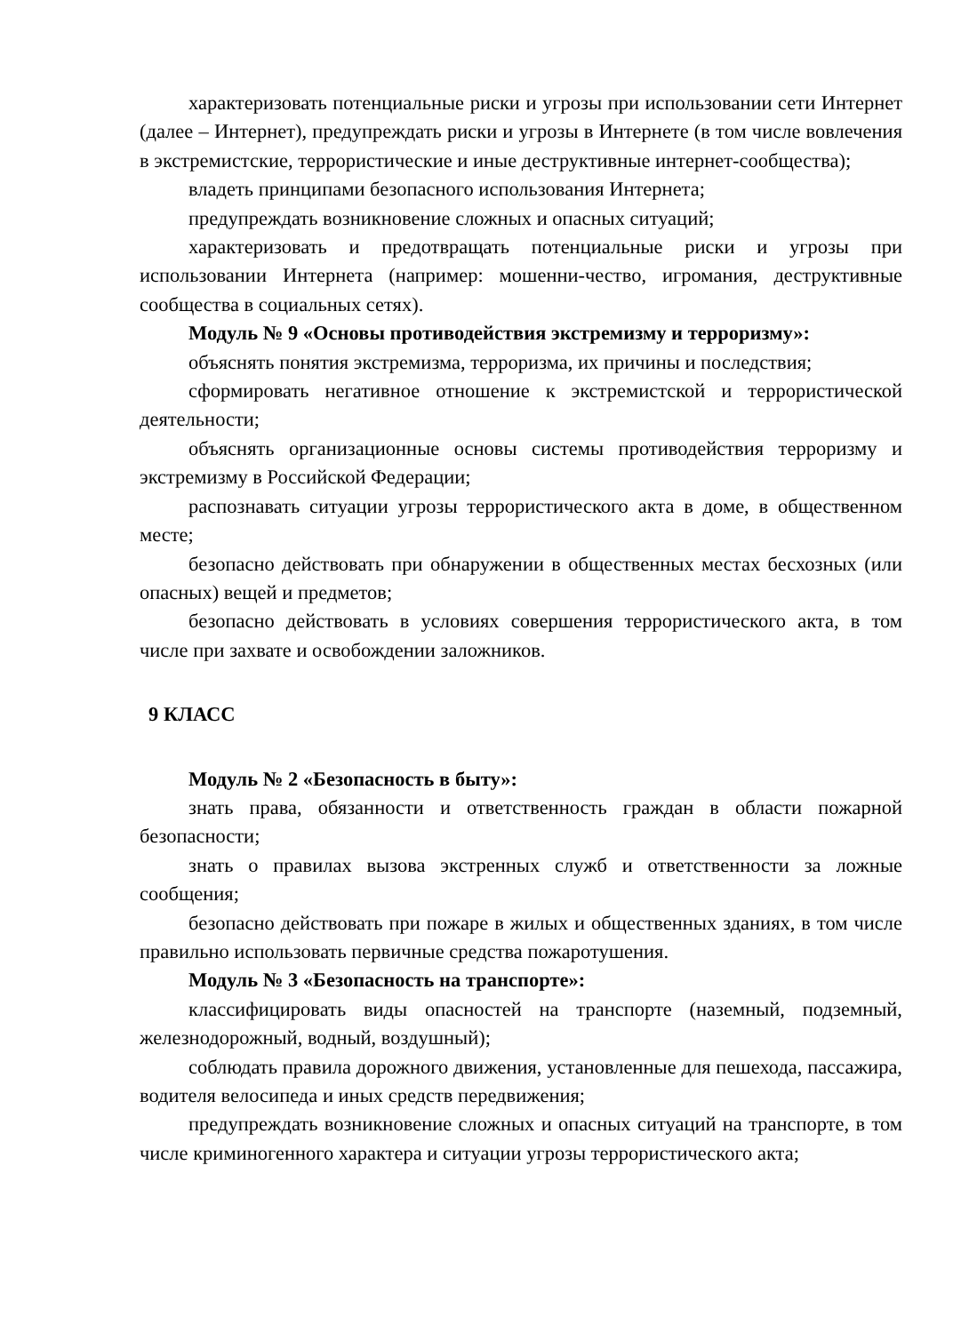характеризовать потенциальные риски и угрозы при использовании сети Интернет (далее – Интернет), предупреждать риски и угрозы в Интернете (в том числе вовлечения в экстремистские, террористические и иные деструктивные интернет-сообщества);
владеть принципами безопасного использования Интернета;
предупреждать возникновение сложных и опасных ситуаций;
характеризовать и предотвращать потенциальные риски и угрозы при использовании Интернета (например: мошенни-чество, игромания, деструктивные сообщества в социальных сетях).
Модуль № 9 «Основы противодействия экстремизму и терроризму»:
объяснять понятия экстремизма, терроризма, их причины и последствия;
сформировать негативное отношение к экстремистской и террористической деятельности;
объяснять организационные основы системы противодействия терроризму и экстремизму в Российской Федерации;
распознавать ситуации угрозы террористического акта в доме, в общественном месте;
безопасно действовать при обнаружении в общественных местах бесхозных (или опасных) вещей и предметов;
безопасно действовать в условиях совершения террористического акта, в том числе при захвате и освобождении заложников.
9 КЛАСС
Модуль № 2 «Безопасность в быту»:
знать права, обязанности и ответственность граждан в области пожарной безопасности;
знать о правилах вызова экстренных служб и ответственности за ложные сообщения;
безопасно действовать при пожаре в жилых и общественных зданиях, в том числе правильно использовать первичные средства пожаротушения.
Модуль № 3 «Безопасность на транспорте»:
классифицировать виды опасностей на транспорте (наземный, подземный, железнодорожный, водный, воздушный);
соблюдать правила дорожного движения, установленные для пешехода, пассажира, водителя велосипеда и иных средств передвижения;
предупреждать возникновение сложных и опасных ситуаций на транспорте, в том числе криминогенного характера и ситуации угрозы террористического акта;